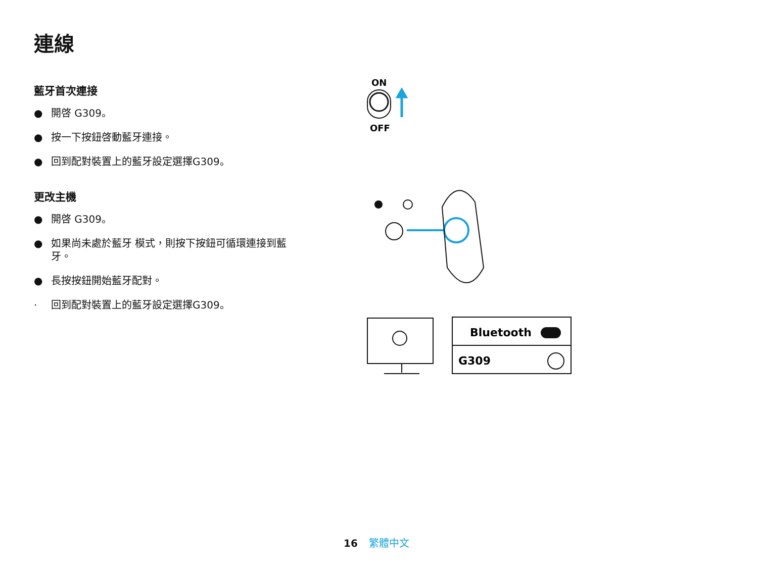連線
藍牙首次連接
● 開啓 G309。
● 按一下按鈕啓動藍牙連接。
● 回到配對裝置上的藍牙設定選擇G309。
更改主機
● 開啓 G309。
● 如果尚未處於藍牙 模式，則按下按鈕可循環連接到藍牙。
● 長按按鈕開始藍牙配對。
· 回到配對裝置上的藍牙設定選擇G309。
ON
OFF
Bluetooth
G309
16 繁體中文